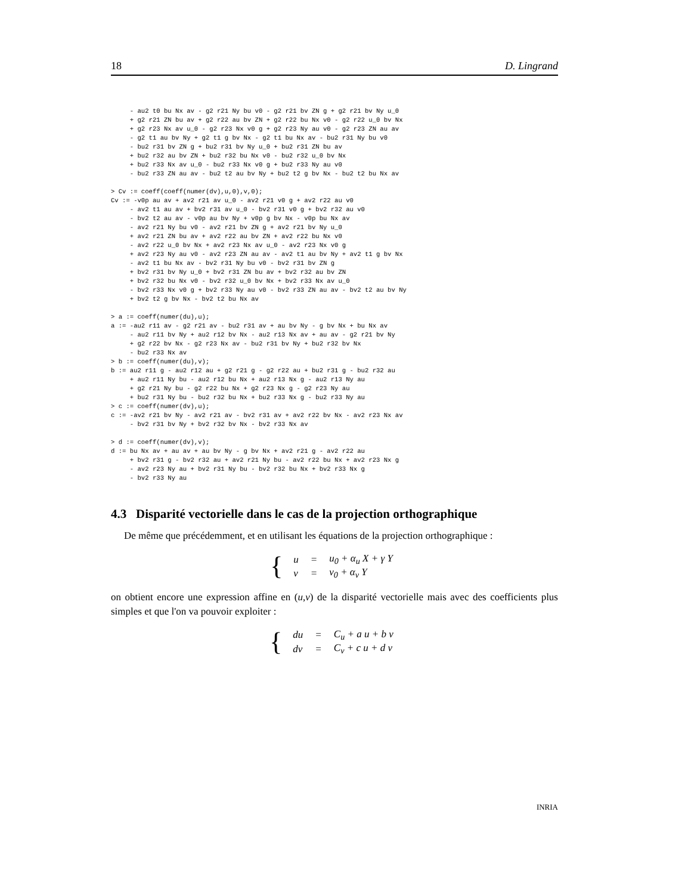18 D. Lingrand
     - au2 t0 bu Nx av - g2 r21 Ny bu v0 - g2 r21 bv ZN g + g2 r21 bv Ny u_0
     + g2 r21 ZN bu av + g2 r22 au bv ZN + g2 r22 bu Nx v0 - g2 r22 u_0 bv Nx
     + g2 r23 Nx av u_0 - g2 r23 Nx v0 g + g2 r23 Ny au v0 - g2 r23 ZN au av
     - g2 t1 au bv Ny + g2 t1 g bv Nx - g2 t1 bu Nx av - bu2 r31 Ny bu v0
     - bu2 r31 bv ZN g + bu2 r31 bv Ny u_0 + bu2 r31 ZN bu av
     + bu2 r32 au bv ZN + bu2 r32 bu Nx v0 - bu2 r32 u_0 bv Nx
     + bu2 r33 Nx av u_0 - bu2 r33 Nx v0 g + bu2 r33 Ny au v0
     - bu2 r33 ZN au av - bu2 t2 au bv Ny + bu2 t2 g bv Nx - bu2 t2 bu Nx av

> Cv := coeff(coeff(numer(dv),u,0),v,0);
Cv := -v0p au av + av2 r21 av u_0 - av2 r21 v0 g + av2 r22 au v0
     - av2 t1 au av + bv2 r31 av u_0 - bv2 r31 v0 g + bv2 r32 au v0
     - bv2 t2 au av - v0p au bv Ny + v0p g bv Nx - v0p bu Nx av
     - av2 r21 Ny bu v0 - av2 r21 bv ZN g + av2 r21 bv Ny u_0
     + av2 r21 ZN bu av + av2 r22 au bv ZN + av2 r22 bu Nx v0
     - av2 r22 u_0 bv Nx + av2 r23 Nx av u_0 - av2 r23 Nx v0 g
     + av2 r23 Ny au v0 - av2 r23 ZN au av - av2 t1 au bv Ny + av2 t1 g bv Nx
     - av2 t1 bu Nx av - bv2 r31 Ny bu v0 - bv2 r31 bv ZN g
     + bv2 r31 bv Ny u_0 + bv2 r31 ZN bu av + bv2 r32 au bv ZN
     + bv2 r32 bu Nx v0 - bv2 r32 u_0 bv Nx + bv2 r33 Nx av u_0
     - bv2 r33 Nx v0 g + bv2 r33 Ny au v0 - bv2 r33 ZN au av - bv2 t2 au bv Ny
     + bv2 t2 g bv Nx - bv2 t2 bu Nx av

> a := coeff(numer(du),u);
a := -au2 r11 av - g2 r21 av - bu2 r31 av + au bv Ny - g bv Nx + bu Nx av
     - au2 r11 bv Ny + au2 r12 bv Nx - au2 r13 Nx av + au av - g2 r21 bv Ny
     + g2 r22 bv Nx - g2 r23 Nx av - bu2 r31 bv Ny + bu2 r32 bv Nx
     - bu2 r33 Nx av
> b := coeff(numer(du),v);
b := au2 r11 g - au2 r12 au + g2 r21 g - g2 r22 au + bu2 r31 g - bu2 r32 au
     + au2 r11 Ny bu - au2 r12 bu Nx + au2 r13 Nx g - au2 r13 Ny au
     + g2 r21 Ny bu - g2 r22 bu Nx + g2 r23 Nx g - g2 r23 Ny au
     + bu2 r31 Ny bu - bu2 r32 bu Nx + bu2 r33 Nx g - bu2 r33 Ny au
> c := coeff(numer(dv),u);
c := -av2 r21 bv Ny - av2 r21 av - bv2 r31 av + av2 r22 bv Nx - av2 r23 Nx av
     - bv2 r31 bv Ny + bv2 r32 bv Nx - bv2 r33 Nx av

> d := coeff(numer(dv),v);
d := bu Nx av + au av + au bv Ny - g bv Nx + av2 r21 g - av2 r22 au
     + bv2 r31 g - bv2 r32 au + av2 r21 Ny bu - av2 r22 bu Nx + av2 r23 Nx g
     - av2 r23 Ny au + bv2 r31 Ny bu - bv2 r32 bu Nx + bv2 r33 Nx g
     - bv2 r33 Ny au
4.3 Disparité vectorielle dans le cas de la projection orthographique
De même que précédemment, et en utilisant les équations de la projection orthographique :
{
| u | = | u<sub>0</sub> + α<sub>u</sub> X + γ Y |
| v | = | v<sub>0</sub> + α<sub>v</sub> Y |
on obtient encore une expression affine en (u,v) de la disparité vectorielle mais avec des coefficients plus simples et que l'on va pouvoir exploiter :
{
| du | = | C<sub>u</sub> + a u + b v |
| dv | = | C<sub>v</sub> + c u + d v |
INRIA